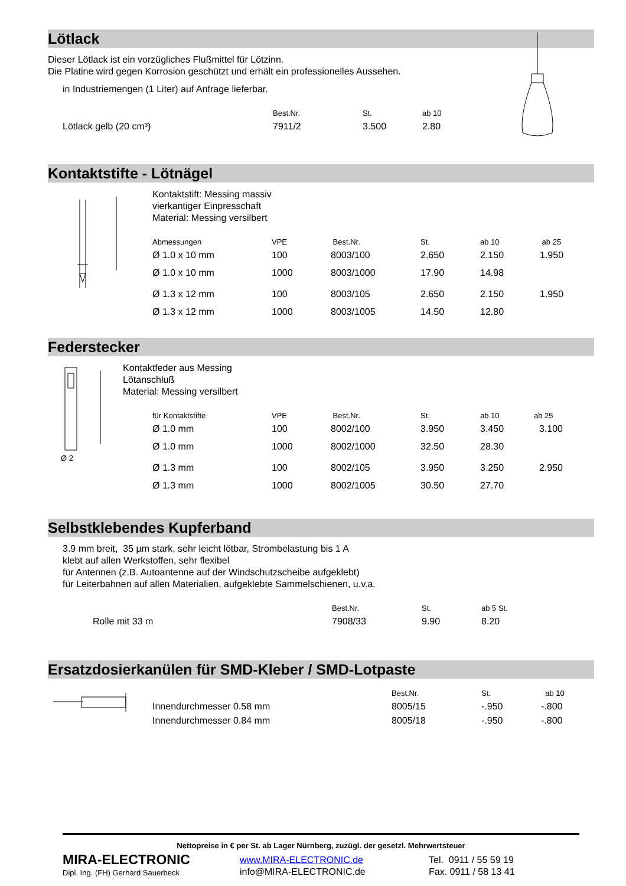Lötlack
Dieser Lötlack ist ein vorzügliches Flußmittel für Lötzinn.
Die Platine wird gegen Korrosion geschützt und erhält ein professionelles Aussehen.
in Industriemengen (1 Liter) auf Anfrage lieferbar.
| | Best.Nr. | St. | ab 10 |
| Lötlack gelb (20 cm³) | 7911/2 | 3.500 | 2.80 |
Kontaktstifte - Lötnägel
Kontaktstift: Messing massiv
vierkantiger Einpresschaft
Material: Messing versilbert
| Abmessungen | VPE | Best.Nr. | St. | ab 10 | ab 25 |
| Ø 1.0 x 10 mm | 100 | 8003/100 | 2.650 | 2.150 | 1.950 |
| Ø 1.0 x 10 mm | 1000 | 8003/1000 | 17.90 | 14.98 | |
| Ø 1.3 x 12 mm | 100 | 8003/105 | 2.650 | 2.150 | 1.950 |
| Ø 1.3 x 12 mm | 1000 | 8003/1005 | 14.50 | 12.80 | |
Federstecker
Ø 2
Kontaktfeder aus Messing
Lötanschluß
Material: Messing versilbert
| für Kontaktstifte | VPE | Best.Nr. | St. | ab 10 | ab 25 |
| Ø 1.0 mm | 100 | 8002/100 | 3.950 | 3.450 | 3.100 |
| Ø 1.0 mm | 1000 | 8002/1000 | 32.50 | 28.30 | |
| Ø 1.3 mm | 100 | 8002/105 | 3.950 | 3.250 | 2.950 |
| Ø 1.3 mm | 1000 | 8002/1005 | 30.50 | 27.70 | |
Selbstklebendes Kupferband
3.9 mm breit, 35 µm stark, sehr leicht lötbar, Strombelastung bis 1 A
klebt auf allen Werkstoffen, sehr flexibel
für Antennen (z.B. Autoantenne auf der Windschutzscheibe aufgeklebt)
für Leiterbahnen auf allen Materialien, aufgeklebte Sammelschienen, u.v.a.
| | Best.Nr. | St. | ab 5 St. |
| Rolle mit 33 m | 7908/33 | 9.90 | 8.20 |
Ersatzdosierkanülen für SMD-Kleber / SMD-Lotpaste
| | Best.Nr. | St. | ab 10 |
| Innendurchmesser 0.58 mm | 8005/15 | -.950 | -.800 |
| Innendurchmesser 0.84 mm | 8005/18 | -.950 | -.800 |
Nettopreise in € per St. ab Lager Nürnberg, zuzügl. der gesetzl. Mehrwertsteuer
MIRA-ELECTRONIC
Dipl. Ing. (FH) Gerhard Sauerbeck
www.MIRA-ELECTRONIC.de
info@MIRA-ELECTRONIC.de
Tel. 0911 / 55 59 19
Fax. 0911 / 58 13 41